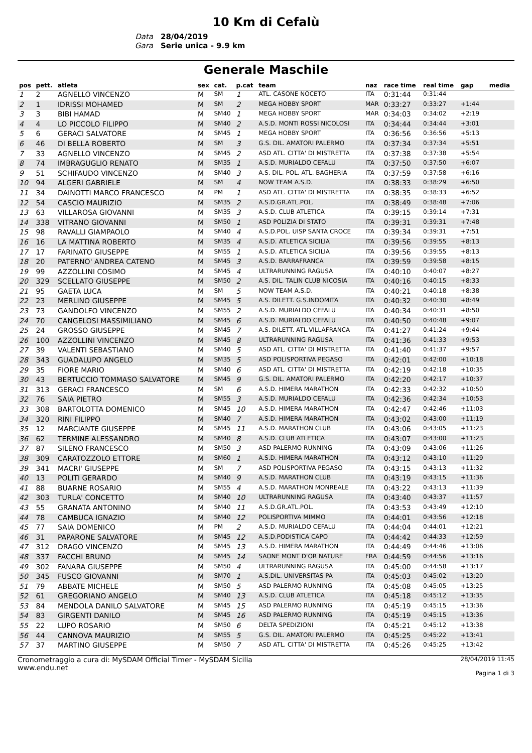10 Km di Cefalù
Data
28/04/2019
Gara
Serie unica - 9.9 km
Generale Maschile
| pos | pett. | atleta | sex | cat. | p.cat | team | naz | race time | real time | gap | media |
| --- | --- | --- | --- | --- | --- | --- | --- | --- | --- | --- | --- |
| 1 | 2 | AGNELLO VINCENZO | M | SM | 1 | ATL. CASONE NOCETO | ITA | 0:31:44 | 0:31:44 | | |
| 2 | 1 | IDRISSI MOHAMED | M | SM | 2 | MEGA HOBBY SPORT | MAR | 0:33:27 | 0:33:27 | +1:44 | |
| 3 | 3 | BIBI HAMAD | M | SM40 | 1 | MEGA HOBBY SPORT | MAR | 0:34:03 | 0:34:02 | +2:19 | |
| 4 | 4 | LO PICCOLO FILIPPO | M | SM40 | 2 | A.S.D. MONTI ROSSI NICOLOSI | ITA | 0:34:44 | 0:34:44 | +3:01 | |
| 5 | 6 | GERACI SALVATORE | M | SM45 | 1 | MEGA HOBBY SPORT | ITA | 0:36:56 | 0:36:56 | +5:13 | |
| 6 | 46 | DI BELLA ROBERTO | M | SM | 3 | G.S. DIL. AMATORI PALERMO | ITA | 0:37:34 | 0:37:34 | +5:51 | |
| 7 | 33 | AGNELLO VINCENZO | M | SM45 | 2 | ASD ATL. CITTA' DI MISTRETTA | ITA | 0:37:38 | 0:37:38 | +5:54 | |
| 8 | 74 | IMBRAGUGLIO RENATO | M | SM35 | 1 | A.S.D. MURIALDO CEFALU | ITA | 0:37:50 | 0:37:50 | +6:07 | |
| 9 | 51 | SCHIFAUDO VINCENZO | M | SM40 | 3 | A.S. DIL. POL. ATL. BAGHERIA | ITA | 0:37:59 | 0:37:58 | +6:16 | |
| 10 | 94 | ALGERI GABRIELE | M | SM | 4 | NOW TEAM A.S.D. | ITA | 0:38:33 | 0:38:29 | +6:50 | |
| 11 | 34 | DAINOTTI MARCO FRANCESCO | M | PM | 1 | ASD ATL. CITTA' DI MISTRETTA | ITA | 0:38:35 | 0:38:33 | +6:52 | |
| 12 | 54 | CASCIO MAURIZIO | M | SM35 | 2 | A.S.D.GR.ATL.POL. | ITA | 0:38:49 | 0:38:48 | +7:06 | |
| 13 | 63 | VILLAROSA GIOVANNI | M | SM35 | 3 | A.S.D. CLUB ATLETICA | ITA | 0:39:15 | 0:39:14 | +7:31 | |
| 14 | 338 | VITRANO GIOVANNI | M | SM50 | 1 | ASD POLIZIA DI STATO | ITA | 0:39:31 | 0:39:31 | +7:48 | |
| 15 | 98 | RAVALLI GIAMPAOLO | M | SM40 | 4 | A.S.D.POL. UISP SANTA CROCE | ITA | 0:39:34 | 0:39:31 | +7:51 | |
| 16 | 16 | LA MATTINA ROBERTO | M | SM35 | 4 | A.S.D. ATLETICA SICILIA | ITA | 0:39:56 | 0:39:55 | +8:13 | |
| 17 | 17 | FARINATO GIUSEPPE | M | SM55 | 1 | A.S.D. ATLETICA SICILIA | ITA | 0:39:56 | 0:39:55 | +8:13 | |
| 18 | 20 | PATERNO' ANDREA CATENO | M | SM45 | 3 | A.S.D. BARRAFRANCA | ITA | 0:39:59 | 0:39:58 | +8:15 | |
| 19 | 99 | AZZOLLINI COSIMO | M | SM45 | 4 | ULTRARUNNING RAGUSA | ITA | 0:40:10 | 0:40:07 | +8:27 | |
| 20 | 329 | SCELLATO GIUSEPPE | M | SM50 | 2 | A.S. DIL. TALIN CLUB NICOSIA | ITA | 0:40:16 | 0:40:15 | +8:33 | |
| 21 | 95 | GAETA LUCA | M | SM | 5 | NOW TEAM A.S.D. | ITA | 0:40:21 | 0:40:18 | +8:38 | |
| 22 | 23 | MERLINO GIUSEPPE | M | SM45 | 5 | A.S. DILETT. G.S.INDOMITA | ITA | 0:40:32 | 0:40:30 | +8:49 | |
| 23 | 73 | GANDOLFO VINCENZO | M | SM55 | 2 | A.S.D. MURIALDO CEFALU | ITA | 0:40:34 | 0:40:31 | +8:50 | |
| 24 | 70 | CANGELOSI MASSIMILIANO | M | SM45 | 6 | A.S.D. MURIALDO CEFALU | ITA | 0:40:50 | 0:40:48 | +9:07 | |
| 25 | 24 | GROSSO GIUSEPPE | M | SM45 | 7 | A.S. DILETT. ATL.VILLAFRANCA | ITA | 0:41:27 | 0:41:24 | +9:44 | |
| 26 | 100 | AZZOLLINI VINCENZO | M | SM45 | 8 | ULTRARUNNING RAGUSA | ITA | 0:41:36 | 0:41:33 | +9:53 | |
| 27 | 39 | VALENTI SEBASTIANO | M | SM40 | 5 | ASD ATL. CITTA' DI MISTRETTA | ITA | 0:41:40 | 0:41:37 | +9:57 | |
| 28 | 343 | GUADALUPO ANGELO | M | SM35 | 5 | ASD POLISPORTIVA PEGASO | ITA | 0:42:01 | 0:42:00 | +10:18 | |
| 29 | 35 | FIORE MARIO | M | SM40 | 6 | ASD ATL. CITTA' DI MISTRETTA | ITA | 0:42:19 | 0:42:18 | +10:35 | |
| 30 | 43 | BERTUCCIO TOMMASO SALVATORE | M | SM45 | 9 | G.S. DIL. AMATORI PALERMO | ITA | 0:42:20 | 0:42:17 | +10:37 | |
| 31 | 313 | GERACI FRANCESCO | M | SM | 6 | A.S.D. HIMERA MARATHON | ITA | 0:42:33 | 0:42:32 | +10:50 | |
| 32 | 76 | SAIA PIETRO | M | SM55 | 3 | A.S.D. MURIALDO CEFALU | ITA | 0:42:36 | 0:42:34 | +10:53 | |
| 33 | 308 | BARTOLOTTA DOMENICO | M | SM45 | 10 | A.S.D. HIMERA MARATHON | ITA | 0:42:47 | 0:42:46 | +11:03 | |
| 34 | 320 | RINI FILIPPO | M | SM40 | 7 | A.S.D. HIMERA MARATHON | ITA | 0:43:02 | 0:43:00 | +11:19 | |
| 35 | 12 | MARCIANTE GIUSEPPE | M | SM45 | 11 | A.S.D. MARATHON CLUB | ITA | 0:43:06 | 0:43:05 | +11:23 | |
| 36 | 62 | TERMINE ALESSANDRO | M | SM40 | 8 | A.S.D. CLUB ATLETICA | ITA | 0:43:07 | 0:43:00 | +11:23 | |
| 37 | 87 | SILENO FRANCESCO | M | SM50 | 3 | ASD PALERMO RUNNING | ITA | 0:43:09 | 0:43:06 | +11:26 | |
| 38 | 309 | CARATOZZOLO ETTORE | M | SM60 | 1 | A.S.D. HIMERA MARATHON | ITA | 0:43:12 | 0:43:10 | +11:29 | |
| 39 | 341 | MACRI' GIUSEPPE | M | SM | 7 | ASD POLISPORTIVA PEGASO | ITA | 0:43:15 | 0:43:13 | +11:32 | |
| 40 | 13 | POLITI GERARDO | M | SM40 | 9 | A.S.D. MARATHON CLUB | ITA | 0:43:19 | 0:43:15 | +11:36 | |
| 41 | 88 | BUARNE ROSARIO | M | SM55 | 4 | A.S.D. MARATHON MONREALE | ITA | 0:43:22 | 0:43:13 | +11:39 | |
| 42 | 303 | TURLA' CONCETTO | M | SM40 | 10 | ULTRARUNNING RAGUSA | ITA | 0:43:40 | 0:43:37 | +11:57 | |
| 43 | 55 | GRANATA ANTONINO | M | SM40 | 11 | A.S.D.GR.ATL.POL. | ITA | 0:43:53 | 0:43:49 | +12:10 | |
| 44 | 78 | CAMBUCA IGNAZIO | M | SM40 | 12 | POLISPORTIVA MIMMO | ITA | 0:44:01 | 0:43:56 | +12:18 | |
| 45 | 77 | SAIA DOMENICO | M | PM | 2 | A.S.D. MURIALDO CEFALU | ITA | 0:44:04 | 0:44:01 | +12:21 | |
| 46 | 31 | PAPARONE SALVATORE | M | SM45 | 12 | A.S.D.PODISTICA CAPO | ITA | 0:44:42 | 0:44:33 | +12:59 | |
| 47 | 312 | DRAGO VINCENZO | M | SM45 | 13 | A.S.D. HIMERA MARATHON | ITA | 0:44:49 | 0:44:46 | +13:06 | |
| 48 | 337 | FACCHI BRUNO | M | SM45 | 14 | SAONE MONT D'OR NATURE | FRA | 0:44:59 | 0:44:56 | +13:16 | |
| 49 | 302 | FANARA GIUSEPPE | M | SM50 | 4 | ULTRARUNNING RAGUSA | ITA | 0:45:00 | 0:44:58 | +13:17 | |
| 50 | 345 | FUSCO GIOVANNI | M | SM70 | 1 | A.S.DIL. UNIVERSITAS PA | ITA | 0:45:03 | 0:45:02 | +13:20 | |
| 51 | 79 | ABBATE MICHELE | M | SM50 | 5 | ASD PALERMO RUNNING | ITA | 0:45:08 | 0:45:05 | +13:25 | |
| 52 | 61 | GREGORIANO ANGELO | M | SM40 | 13 | A.S.D. CLUB ATLETICA | ITA | 0:45:18 | 0:45:12 | +13:35 | |
| 53 | 84 | MENDOLA DANILO SALVATORE | M | SM45 | 15 | ASD PALERMO RUNNING | ITA | 0:45:19 | 0:45:15 | +13:36 | |
| 54 | 83 | GIRGENTI DANILO | M | SM45 | 16 | ASD PALERMO RUNNING | ITA | 0:45:19 | 0:45:15 | +13:36 | |
| 55 | 22 | LUPO ROSARIO | M | SM50 | 6 | DELTA SPEDIZIONI | ITA | 0:45:21 | 0:45:12 | +13:38 | |
| 56 | 44 | CANNOVA MAURIZIO | M | SM55 | 5 | G.S. DIL. AMATORI PALERMO | ITA | 0:45:25 | 0:45:22 | +13:41 | |
| 57 | 37 | MARTINO GIUSEPPE | M | SM50 | 7 | ASD ATL. CITTA' DI MISTRETTA | ITA | 0:45:26 | 0:45:25 | +13:42 | |
Cronometraggio a cura di: MySDAM Official Timer - MySDAM Sicilia
www.endu.net
28/04/2019 11:45
Pagina 1 di 3